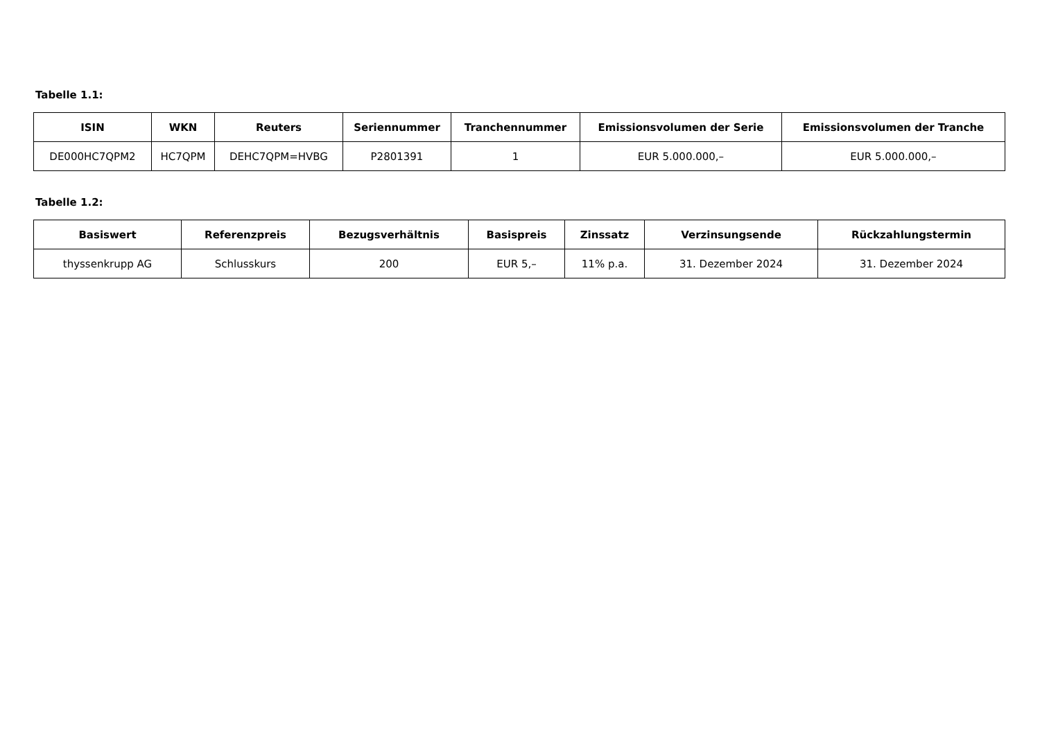Tabelle 1.1:
| ISIN | WKN | Reuters | Seriennummer | Tranchennummer | Emissionsvolumen der Serie | Emissionsvolumen der Tranche |
| --- | --- | --- | --- | --- | --- | --- |
| DE000HC7QPM2 | HC7QPM | DEHC7QPM=HVBG | P2801391 | 1 | EUR 5.000.000,– | EUR 5.000.000,– |
Tabelle 1.2:
| Basiswert | Referenzpreis | Bezugsverhältnis | Basispreis | Zinssatz | Verzinsungsende | Rückzahlungstermin |
| --- | --- | --- | --- | --- | --- | --- |
| thyssenkrupp AG | Schlusskurs | 200 | EUR 5,– | 11% p.a. | 31. Dezember 2024 | 31. Dezember 2024 |